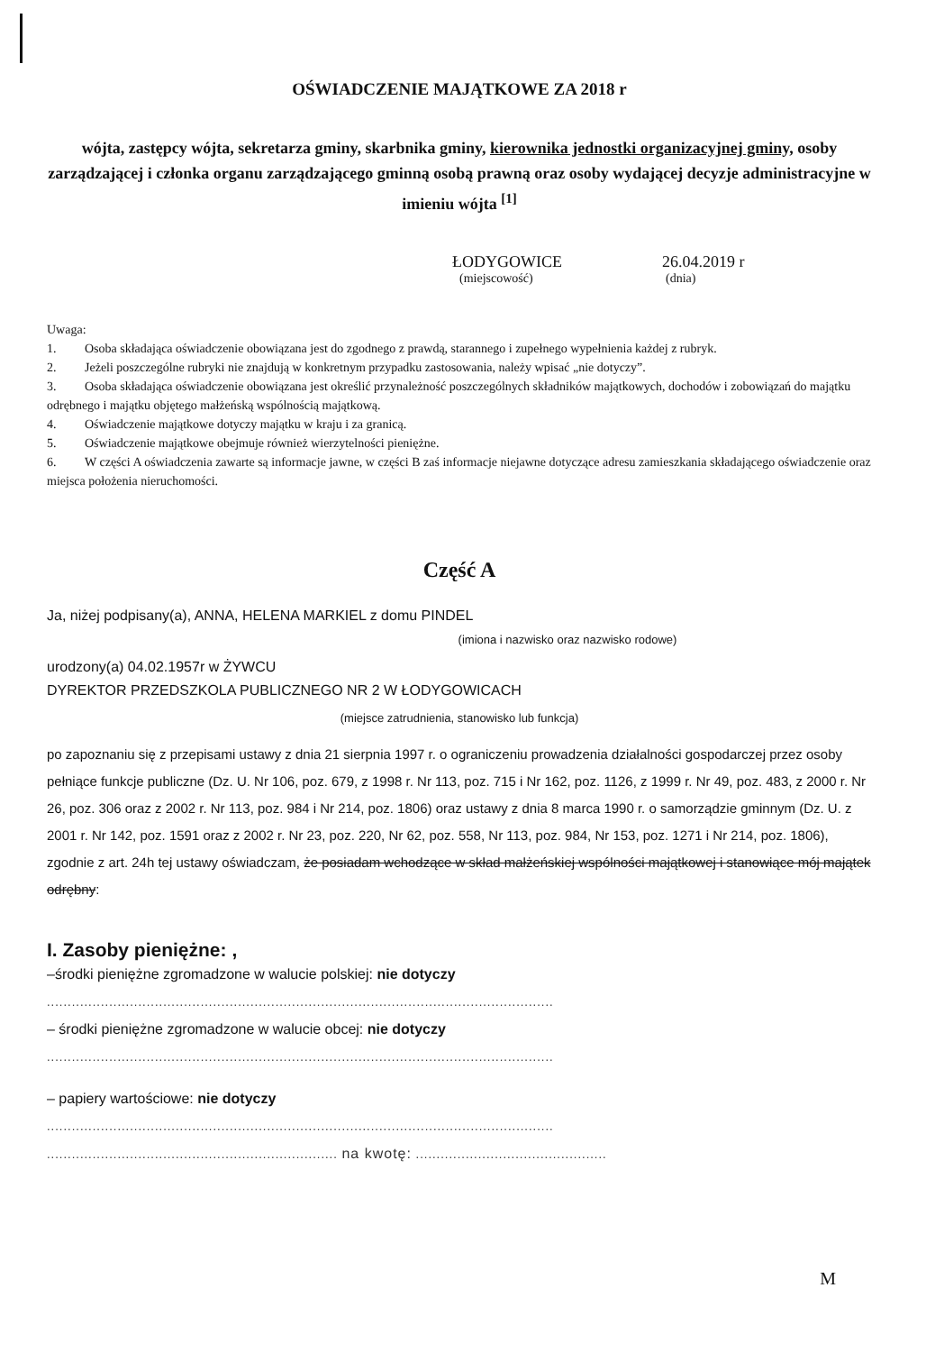OŚWIADCZENIE MAJĄTKOWE ZA 2018 r
wójta, zastępcy wójta, sekretarza gminy, skarbnika gminy, kierownika jednostki organizacyjnej gminy, osoby zarządzającej i członka organu zarządzającego gminną osobą prawną oraz osoby wydającej decyzje administracyjne w imieniu wójta <sup>[1]</sup>
ŁODYGOWICE 26.04.2019 r
(miejscowość) (dnia)
Uwaga:
1. Osoba składająca oświadczenie obowiązana jest do zgodnego z prawdą, starannego i zupełnego wypełnienia każdej z rubryk.
2. Jeżeli poszczególne rubryki nie znajdują w konkretnym przypadku zastosowania, należy wpisać „nie dotyczy”.
3. Osoba składająca oświadczenie obowiązana jest określić przynależność poszczególnych składników majątkowych, dochodów i zobowiązań do majątku odrębnego i majątku objętego małżeńską wspólnością majątkową.
4. Oświadczenie majątkowe dotyczy majątku w kraju i za granicą.
5. Oświadczenie majątkowe obejmuje również wierzytelności pieniężne.
6. W części A oświadczenia zawarte są informacje jawne, w części B zaś informacje niejawne dotyczące adresu zamieszkania składającego oświadczenie oraz miejsca położenia nieruchomości.
Część A
Ja, niżej podpisany(a), ANNA, HELENA MARKIEL z domu PINDEL
(imiona i nazwisko oraz nazwisko rodowe)
urodzony(a) 04.02.1957r w ŻYWCU
DYREKTOR PRZEDSZKOLA PUBLICZNEGO NR 2 W ŁODYGOWICACH
(miejsce zatrudnienia, stanowisko lub funkcja)
po zapoznaniu się z przepisami ustawy z dnia 21 sierpnia 1997 r. o ograniczeniu prowadzenia działalności gospodarczej przez osoby pełniące funkcje publiczne (Dz. U. Nr 106, poz. 679, z 1998 r. Nr 113, poz. 715 i Nr 162, poz. 1126, z 1999 r. Nr 49, poz. 483, z 2000 r. Nr 26, poz. 306 oraz z 2002 r. Nr 113, poz. 984 i Nr 214, poz. 1806) oraz ustawy z dnia 8 marca 1990 r. o samorządzie gminnym (Dz. U. z 2001 r. Nr 142, poz. 1591 oraz z 2002 r. Nr 23, poz. 220, Nr 62, poz. 558, Nr 113, poz. 984, Nr 153, poz. 1271 i Nr 214, poz. 1806), zgodnie z art. 24h tej ustawy oświadczam, że posiadam wchodzące w skład małżeńskiej wspólności majątkowej i stanowiące mój majątek odrębny:
I. Zasoby pieniężne: ,
–środki pieniężne zgromadzone w walucie polskiej: nie dotyczy
..........................................................................................................................
– środki pieniężne zgromadzone w walucie obcej: nie dotyczy
..........................................................................................................................
– papiery wartościowe: nie dotyczy
..........................................................................................................................
...................................................................... na kwotę: ..............................................
M